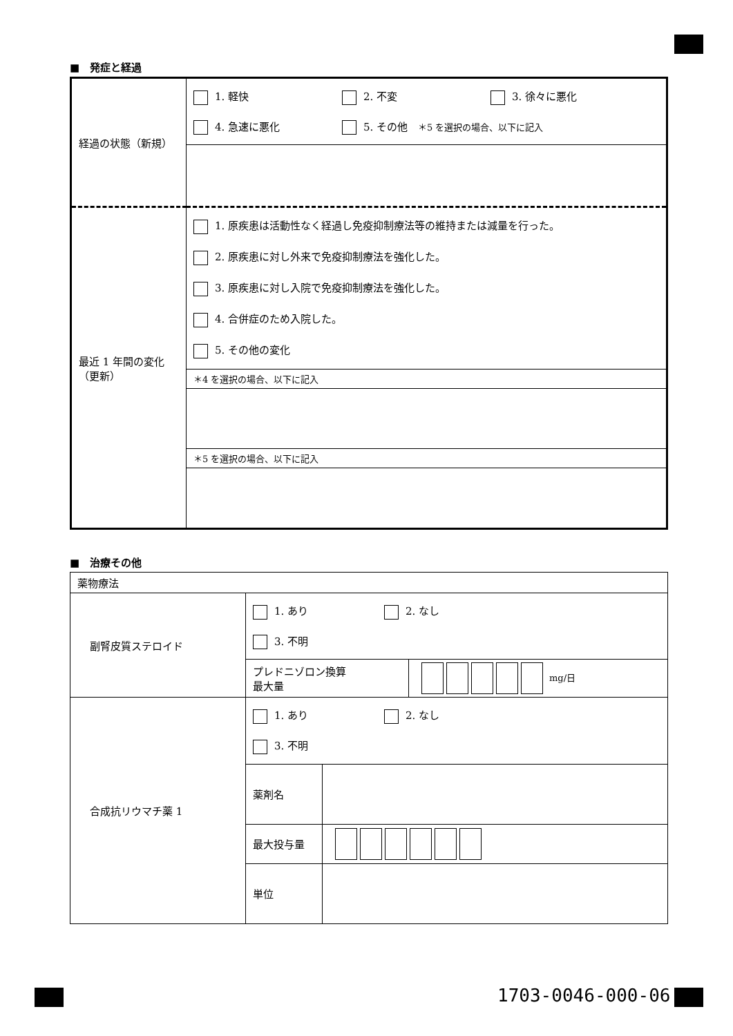■　発症と経過
| 経過の状態（新規） | 1. 軽快 2. 不変 3. 徐々に悪化 4. 急速に悪化 5. その他 ＊5 を選択の場合、以下に記入 |
| 最近 1 年間の変化 （更新） | 1. 原疾患は活動性なく経過し免疫抑制療法等の維持または減量を行った。 2. 原疾患に対し外来で免疫抑制療法を強化した。 3. 原疾患に対し入院で免疫抑制療法を強化した。 4. 合併症のため入院した。 5. その他の変化 |
| | ＊4 を選択の場合、以下に記入 |
| | ＊5 を選択の場合、以下に記入 |
■　治療その他
| 薬物療法 | | | |
| 副腎皮質ステロイド | 1. あり 2. なし 3. 不明 | | |
| | プレドニゾロン換算 最大量 | | mg/日 |
| 合成抗リウマチ薬 1 | 1. あり 2. なし 3. 不明 | | |
| | 薬剤名 | | |
| | 最大投与量 | | |
| | 単位 | | |
1703-0046-000-06